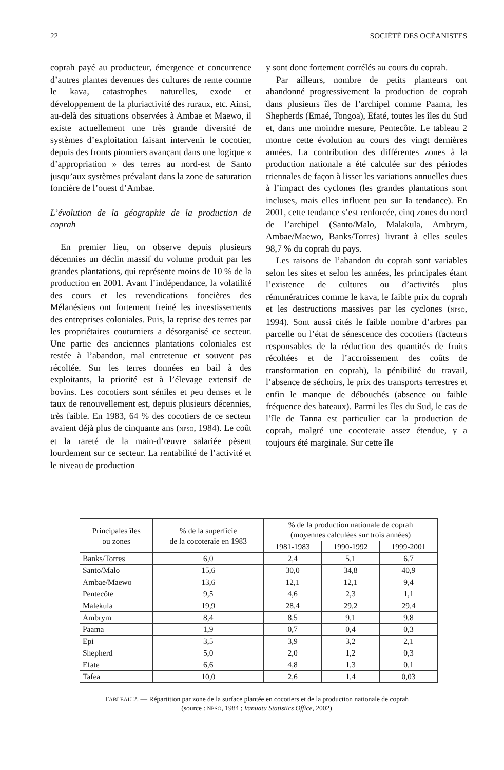22 SOCIÉTÉ DES OCÉANISTES
coprah payé au producteur, émergence et concurrence d’autres plantes devenues des cultures de rente comme le kava, catastrophes naturelles, exode et développement de la pluriactivité des ruraux, etc. Ainsi, au-delà des situations observées à Ambae et Maewo, il existe actuellement une très grande diversité de systèmes d’exploitation faisant intervenir le cocotier, depuis des fronts pionniers avançant dans une logique « d’appropriation » des terres au nord-est de Santo jusqu’aux systèmes prévalant dans la zone de saturation foncière de l’ouest d’Ambae.
L’évolution de la géographie de la production de coprah
En premier lieu, on observe depuis plusieurs décennies un déclin massif du volume produit par les grandes plantations, qui représente moins de 10 % de la production en 2001. Avant l’indépendance, la volatilité des cours et les revendications foncières des Mélanésiens ont fortement freiné les investissements des entreprises coloniales. Puis, la reprise des terres par les propriétaires coutumiers a désorganisé ce secteur. Une partie des anciennes plantations coloniales est restée à l’abandon, mal entretenue et souvent pas récoltée. Sur les terres données en bail à des exploitants, la priorité est à l’élevage extensif de bovins. Les cocotiers sont séniles et peu denses et le taux de renouvellement est, depuis plusieurs décennies, très faible. En 1983, 64 % des cocotiers de ce secteur avaient déjà plus de cinquante ans (NPSO, 1984). Le coût et la rareté de la main-d’œuvre salariée pèsent lourdement sur ce secteur. La rentabilité de l’activité et le niveau de production
y sont donc fortement corrélés au cours du coprah.
Par ailleurs, nombre de petits planteurs ont abandonné progressivement la production de coprah dans plusieurs îles de l’archipel comme Paama, les Shepherds (Emaé, Tongoa), Efaté, toutes les îles du Sud et, dans une moindre mesure, Pentecôte. Le tableau 2 montre cette évolution au cours des vingt dernières années. La contribution des différentes zones à la production nationale a été calculée sur des périodes triennales de façon à lisser les variations annuelles dues à l’impact des cyclones (les grandes plantations sont incluses, mais elles influent peu sur la tendance). En 2001, cette tendance s’est renforcée, cinq zones du nord de l’archipel (Santo/Malo, Malakula, Ambrym, Ambae/Maewo, Banks/Torres) livrant à elles seules 98,7 % du coprah du pays.
Les raisons de l’abandon du coprah sont variables selon les sites et selon les années, les principales étant l’existence de cultures ou d’activités plus rémunératrices comme le kava, le faible prix du coprah et les destructions massives par les cyclones (NPSO, 1994). Sont aussi cités le faible nombre d’arbres par parcelle ou l’état de sénescence des cocotiers (facteurs responsables de la réduction des quantités de fruits récoltées et de l’accroissement des coûts de transformation en coprah), la pénibilité du travail, l’absence de séchoirs, le prix des transports terrestres et enfin le manque de débouchés (absence ou faible fréquence des bateaux). Parmi les îles du Sud, le cas de l’île de Tanna est particulier car la production de coprah, malgré une cocoteraie assez étendue, y a toujours été marginale. Sur cette île
| Principales îles ou zones | % de la superficie de la cocoteraie en 1983 | % de la production nationale de coprah (moyennes calculées sur trois années) | | |
| --- | --- | --- | --- | --- |
| | | 1981-1983 | 1990-1992 | 1999-2001 |
| Banks/Torres | 6,0 | 2,4 | 5,1 | 6,7 |
| Santo/Malo | 15,6 | 30,0 | 34,8 | 40,9 |
| Ambae/Maewo | 13,6 | 12,1 | 12,1 | 9,4 |
| Pentecôte | 9,5 | 4,6 | 2,3 | 1,1 |
| Malekula | 19,9 | 28,4 | 29,2 | 29,4 |
| Ambrym | 8,4 | 8,5 | 9,1 | 9,8 |
| Paama | 1,9 | 0,7 | 0,4 | 0,3 |
| Epi | 3,5 | 3,9 | 3,2 | 2,1 |
| Shepherd | 5,0 | 2,0 | 1,2 | 0,3 |
| Efate | 6,6 | 4,8 | 1,3 | 0,1 |
| Tafea | 10,0 | 2,6 | 1,4 | 0,03 |
TABLEAU 2. — Répartition par zone de la surface plantée en cocotiers et de la production nationale de coprah
(source : NPSO, 1984 ; Vanuatu Statistics Office, 2002)